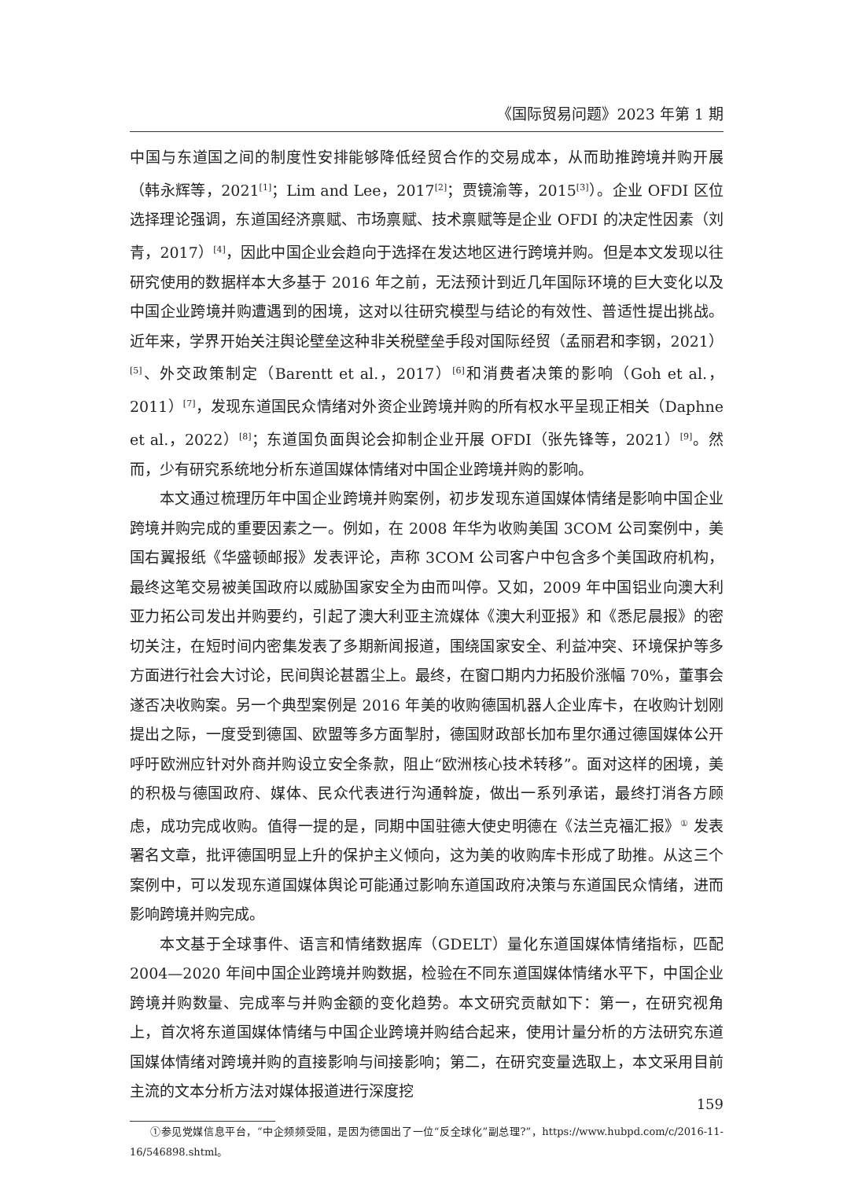《国际贸易问题》2023 年第 1 期
中国与东道国之间的制度性安排能够降低经贸合作的交易成本，从而助推跨境并购开展（韩永辉等，2021<sup>[1]</sup>；Lim and Lee，2017<sup>[2]</sup>；贾镜渝等，2015<sup>[3]</sup>）。企业 OFDI 区位选择理论强调，东道国经济禀赋、市场禀赋、技术禀赋等是企业 OFDI 的决定性因素（刘青，2017）<sup>[4]</sup>，因此中国企业会趋向于选择在发达地区进行跨境并购。但是本文发现以往研究使用的数据样本大多基于 2016 年之前，无法预计到近几年国际环境的巨大变化以及中国企业跨境并购遭遇到的困境，这对以往研究模型与结论的有效性、普适性提出挑战。近年来，学界开始关注舆论壁垒这种非关税壁垒手段对国际经贸（孟丽君和李钢，2021）<sup>[5]</sup>、外交政策制定（Barentt et al.，2017）<sup>[6]</sup>和消费者决策的影响（Goh et al.，2011）<sup>[7]</sup>，发现东道国民众情绪对外资企业跨境并购的所有权水平呈现正相关（Daphne et al.，2022）<sup>[8]</sup>；东道国负面舆论会抑制企业开展 OFDI（张先锋等，2021）<sup>[9]</sup>。然而，少有研究系统地分析东道国媒体情绪对中国企业跨境并购的影响。
本文通过梳理历年中国企业跨境并购案例，初步发现东道国媒体情绪是影响中国企业跨境并购完成的重要因素之一。例如，在 2008 年华为收购美国 3COM 公司案例中，美国右翼报纸《华盛顿邮报》发表评论，声称 3COM 公司客户中包含多个美国政府机构，最终这笔交易被美国政府以威胁国家安全为由而叫停。又如，2009 年中国铝业向澳大利亚力拓公司发出并购要约，引起了澳大利亚主流媒体《澳大利亚报》和《悉尼晨报》的密切关注，在短时间内密集发表了多期新闻报道，围绕国家安全、利益冲突、环境保护等多方面进行社会大讨论，民间舆论甚嚣尘上。最终，在窗口期内力拓股价涨幅 70%，董事会遂否决收购案。另一个典型案例是 2016 年美的收购德国机器人企业库卡，在收购计划刚提出之际，一度受到德国、欧盟等多方面掣肘，德国财政部长加布里尔通过德国媒体公开呼吁欧洲应针对外商并购设立安全条款，阻止“欧洲核心技术转移”。面对这样的困境，美的积极与德国政府、媒体、民众代表进行沟通斡旋，做出一系列承诺，最终打消各方顾虑，成功完成收购。值得一提的是，同期中国驻德大使史明德在《法兰克福汇报》<sup>①</sup> 发表署名文章，批评德国明显上升的保护主义倾向，这为美的收购库卡形成了助推。从这三个案例中，可以发现东道国媒体舆论可能通过影响东道国政府决策与东道国民众情绪，进而影响跨境并购完成。
本文基于全球事件、语言和情绪数据库（GDELT）量化东道国媒体情绪指标，匹配 2004—2020 年间中国企业跨境并购数据，检验在不同东道国媒体情绪水平下，中国企业跨境并购数量、完成率与并购金额的变化趋势。本文研究贡献如下：第一，在研究视角上，首次将东道国媒体情绪与中国企业跨境并购结合起来，使用计量分析的方法研究东道国媒体情绪对跨境并购的直接影响与间接影响；第二，在研究变量选取上，本文采用目前主流的文本分析方法对媒体报道进行深度挖
①参见党媒信息平台，“中企频频受阻，是因为德国出了一位“反全球化”副总理?”，https://www.hubpd.com/c/2016-11-16/546898.shtml。
159